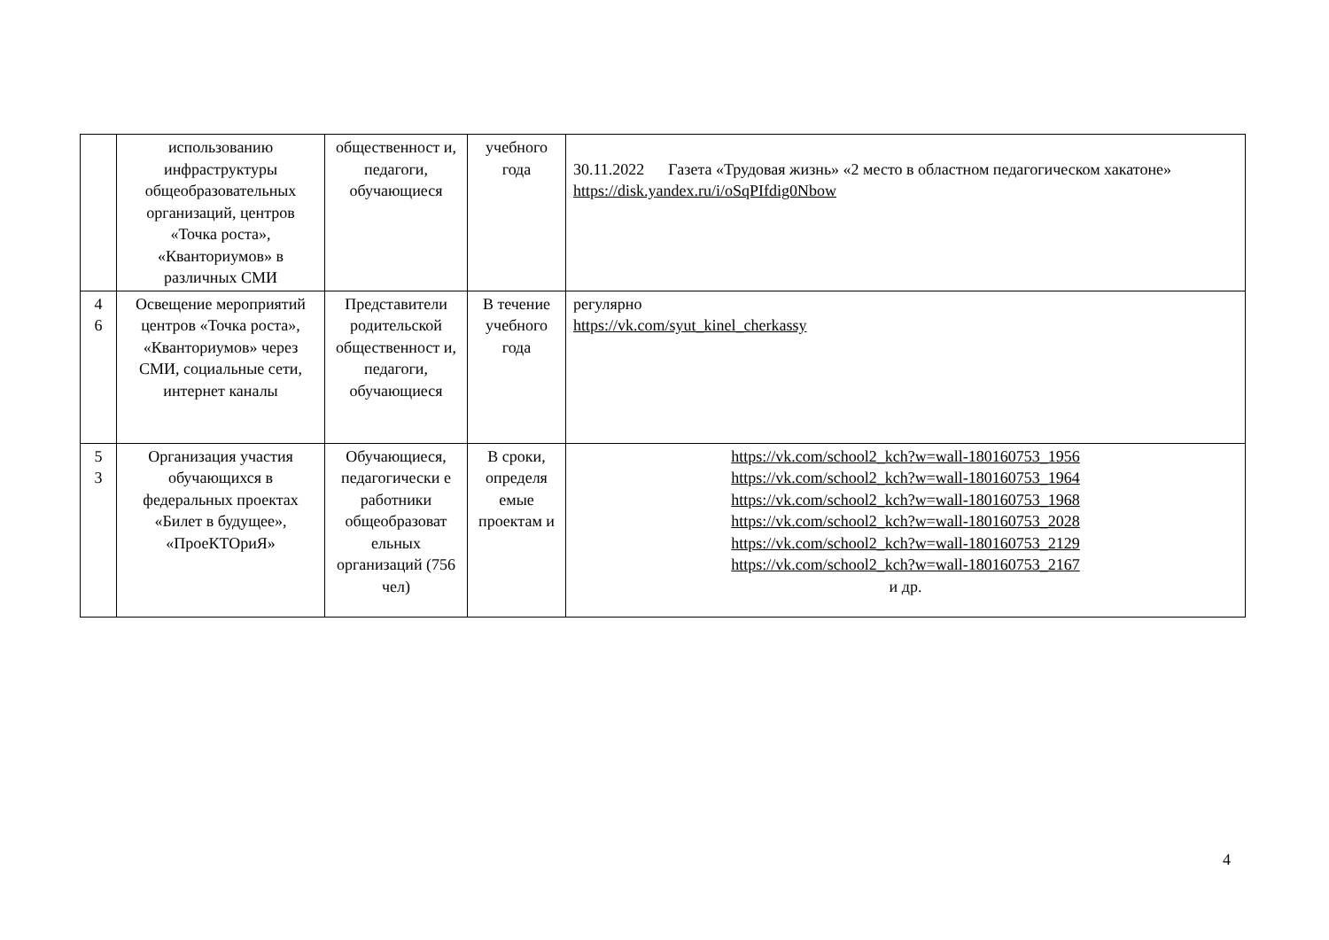| | использованию инфраструктуры общеобразовательных организаций, центров «Точка роста», «Кванториумов» в различных СМИ | общественност и, педагоги, обучающиеся | учебного года | 30.11.2022 Газета «Трудовая жизнь» «2 место в областном педагогическом хакатоне» https://disk.yandex.ru/i/oSqPIfdig0Nbow |
| 4 6 | Освещение мероприятий центров «Точка роста», «Кванториумов» через СМИ, социальные сети, интернет каналы | Представители родительской общественност и, педагоги, обучающиеся | В течение учебного года | регулярно https://vk.com/syut_kinel_cherkassy |
| 5 3 | Организация участия обучающихся в федеральных проектах «Билет в будущее», «ПроеКТОриЯ» | Обучающиеся, педагогически е работники общеобразоват ельных организаций (756 чел) | В сроки, определя емые проектам и | https://vk.com/school2_kch?w=wall-180160753_1956 https://vk.com/school2_kch?w=wall-180160753_1964 https://vk.com/school2_kch?w=wall-180160753_1968 https://vk.com/school2_kch?w=wall-180160753_2028 https://vk.com/school2_kch?w=wall-180160753_2129 https://vk.com/school2_kch?w=wall-180160753_2167 и др. |
4